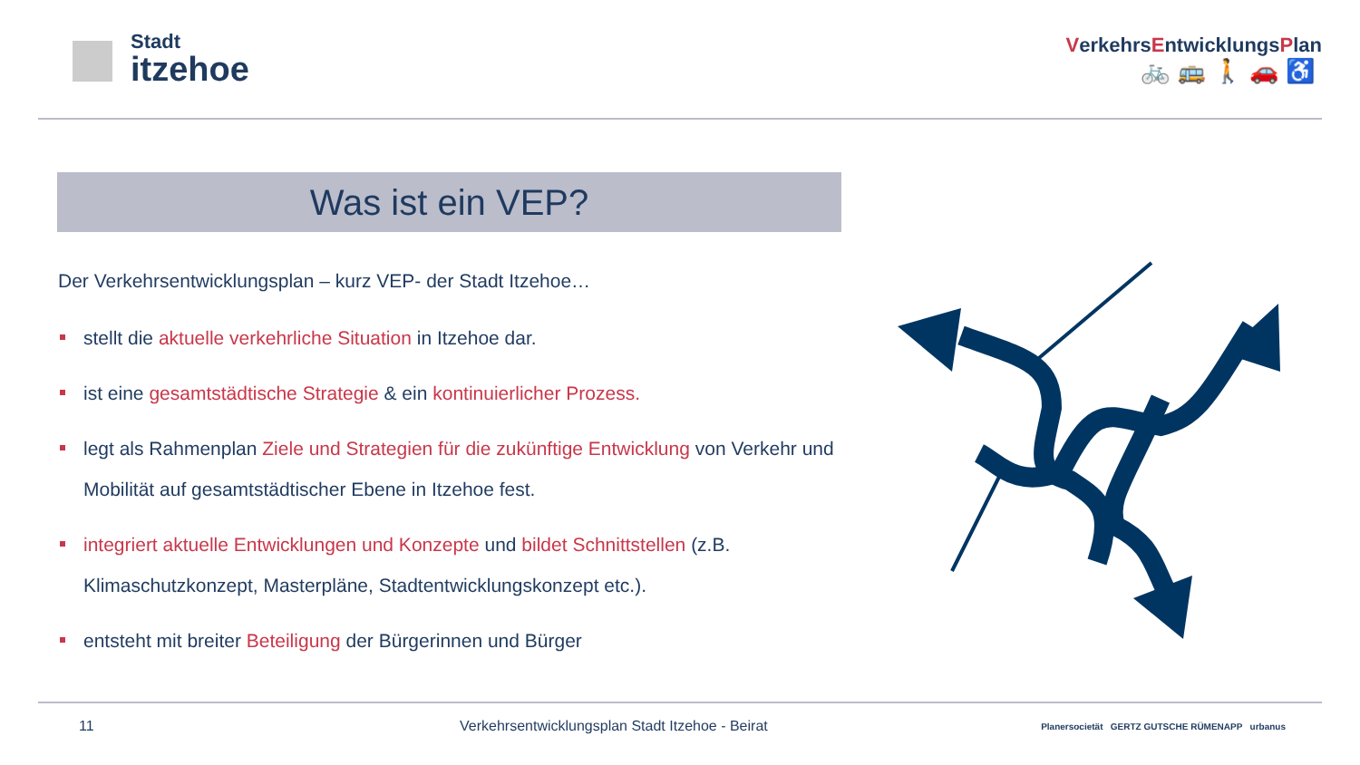Stadt
itzehoe
VerkehrsEntwicklungsPlan
🚲🚌🚶🚗♿
Was ist ein VEP?
Der Verkehrsentwicklungsplan – kurz VEP- der Stadt Itzehoe…
stellt die aktuelle verkehrliche Situation in Itzehoe dar.
ist eine gesamtstädtische Strategie & ein kontinuierlicher Prozess.
legt als Rahmenplan Ziele und Strategien für die zukünftige Entwicklung von Verkehr und Mobilität auf gesamtstädtischer Ebene in Itzehoe fest.
integriert aktuelle Entwicklungen und Konzepte und bildet Schnittstellen (z.B. Klimaschutzkonzept, Masterpläne, Stadtentwicklungskonzept etc.).
entsteht mit breiter Beteiligung der Bürgerinnen und Bürger
11 Verkehrsentwicklungsplan Stadt Itzehoe - Beirat Planersocietät GERTZ GUTSCHE RÜMENAPP urbanus